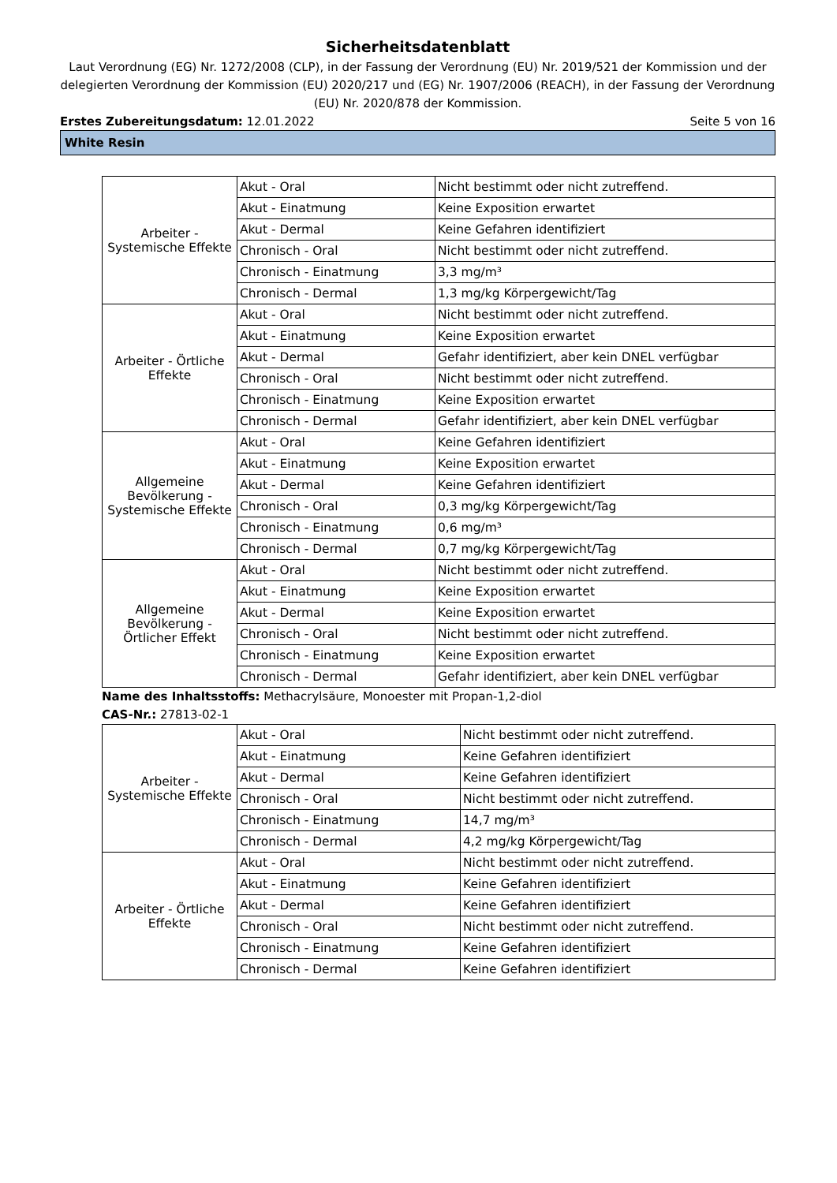Sicherheitsdatenblatt
Laut Verordnung (EG) Nr. 1272/2008 (CLP), in der Fassung der Verordnung (EU) Nr. 2019/521 der Kommission und der delegierten Verordnung der Kommission (EU) 2020/217 und (EG) Nr. 1907/2006 (REACH), in der Fassung der Verordnung (EU) Nr. 2020/878 der Kommission.
Erstes Zubereitungsdatum: 12.01.2022 Seite 5 von 16
White Resin
| Arbeiter - Systemische Effekte | Akut - Oral | Nicht bestimmt oder nicht zutreffend. |
| | Akut - Einatmung | Keine Exposition erwartet |
| | Akut - Dermal | Keine Gefahren identifiziert |
| | Chronisch - Oral | Nicht bestimmt oder nicht zutreffend. |
| | Chronisch - Einatmung | 3,3 mg/m³ |
| | Chronisch - Dermal | 1,3 mg/kg Körpergewicht/Tag |
| Arbeiter - Örtliche Effekte | Akut - Oral | Nicht bestimmt oder nicht zutreffend. |
| | Akut - Einatmung | Keine Exposition erwartet |
| | Akut - Dermal | Gefahr identifiziert, aber kein DNEL verfügbar |
| | Chronisch - Oral | Nicht bestimmt oder nicht zutreffend. |
| | Chronisch - Einatmung | Keine Exposition erwartet |
| | Chronisch - Dermal | Gefahr identifiziert, aber kein DNEL verfügbar |
| Allgemeine Bevölkerung - Systemische Effekte | Akut - Oral | Keine Gefahren identifiziert |
| | Akut - Einatmung | Keine Exposition erwartet |
| | Akut - Dermal | Keine Gefahren identifiziert |
| | Chronisch - Oral | 0,3 mg/kg Körpergewicht/Tag |
| | Chronisch - Einatmung | 0,6 mg/m³ |
| | Chronisch - Dermal | 0,7 mg/kg Körpergewicht/Tag |
| Allgemeine Bevölkerung - Örtlicher Effekt | Akut - Oral | Nicht bestimmt oder nicht zutreffend. |
| | Akut - Einatmung | Keine Exposition erwartet |
| | Akut - Dermal | Keine Exposition erwartet |
| | Chronisch - Oral | Nicht bestimmt oder nicht zutreffend. |
| | Chronisch - Einatmung | Keine Exposition erwartet |
| | Chronisch - Dermal | Gefahr identifiziert, aber kein DNEL verfügbar |
Name des Inhaltsstoffs: Methacrylsäure, Monoester mit Propan-1,2-diol
CAS-Nr.: 27813-02-1
| Arbeiter - Systemische Effekte | Akut - Oral | Nicht bestimmt oder nicht zutreffend. |
| | Akut - Einatmung | Keine Gefahren identifiziert |
| | Akut - Dermal | Keine Gefahren identifiziert |
| | Chronisch - Oral | Nicht bestimmt oder nicht zutreffend. |
| | Chronisch - Einatmung | 14,7 mg/m³ |
| | Chronisch - Dermal | 4,2 mg/kg Körpergewicht/Tag |
| Arbeiter - Örtliche Effekte | Akut - Oral | Nicht bestimmt oder nicht zutreffend. |
| | Akut - Einatmung | Keine Gefahren identifiziert |
| | Akut - Dermal | Keine Gefahren identifiziert |
| | Chronisch - Oral | Nicht bestimmt oder nicht zutreffend. |
| | Chronisch - Einatmung | Keine Gefahren identifiziert |
| | Chronisch - Dermal | Keine Gefahren identifiziert |